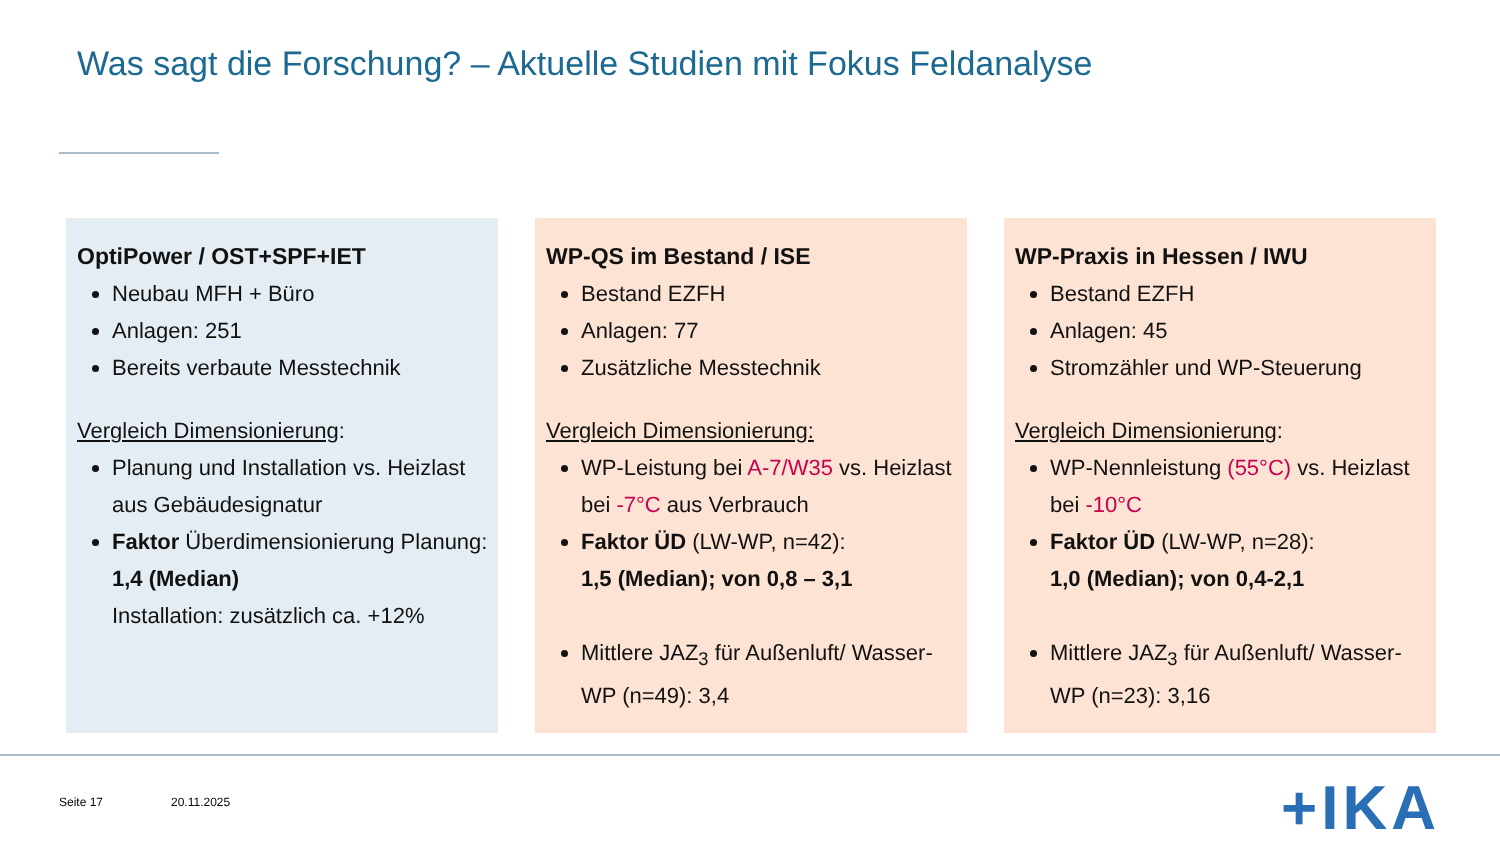Was sagt die Forschung? – Aktuelle Studien mit Fokus Feldanalyse
OptiPower / OST+SPF+IET
Neubau MFH + Büro
Anlagen: 251
Bereits verbaute Messtechnik
Vergleich Dimensionierung:
Planung und Installation vs. Heizlast aus Gebäudesignatur
Faktor Überdimensionierung Planung: 1,4 (Median)
Installation: zusätzlich ca. +12%
WP-QS im Bestand / ISE
Bestand EZFH
Anlagen: 77
Zusätzliche Messtechnik
Vergleich Dimensionierung:
WP-Leistung bei A-7/W35 vs. Heizlast bei -7°C aus Verbrauch
Faktor ÜD (LW-WP, n=42):
1,5 (Median); von 0,8 – 3,1
Mittlere JAZ<sub>3</sub> für Außenluft/ Wasser-WP (n=49): 3,4
WP-Praxis in Hessen / IWU
Bestand EZFH
Anlagen: 45
Stromzähler und WP-Steuerung
Vergleich Dimensionierung:
WP-Nennleistung (55°C) vs. Heizlast bei -10°C
Faktor ÜD (LW-WP, n=28):
1,0 (Median); von 0,4-2,1
Mittlere JAZ<sub>3</sub> für Außenluft/ Wasser-WP (n=23): 3,16
Seite 17 20.11.2025 +IKA